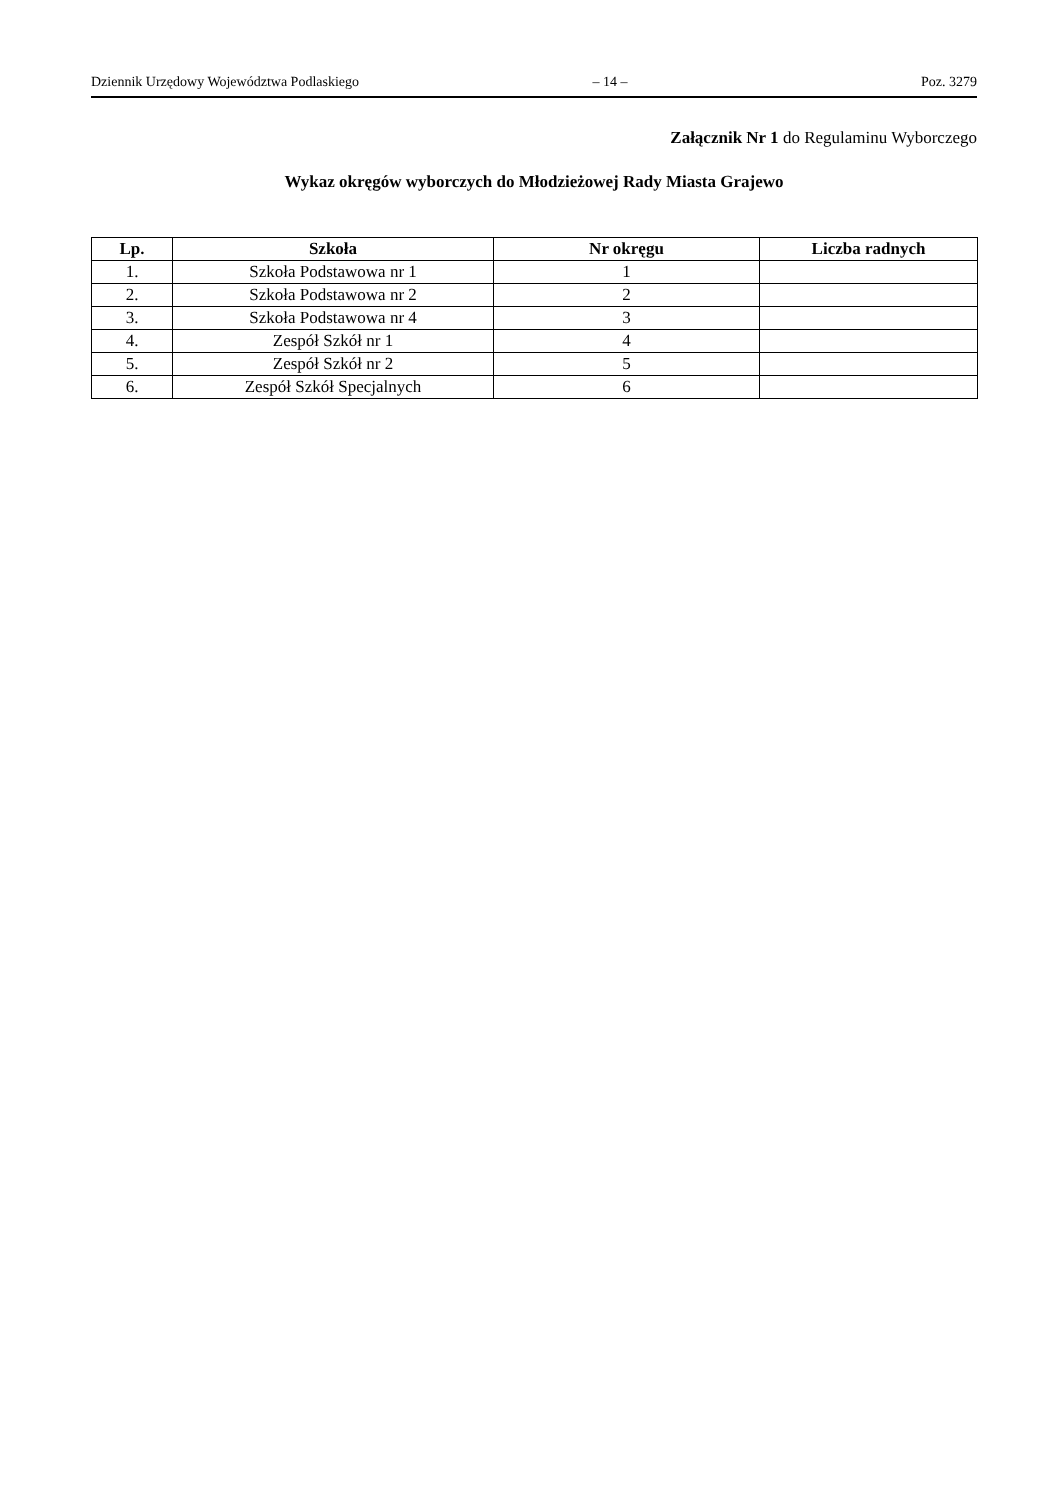Dziennik Urzędowy Województwa Podlaskiego – 14 – Poz. 3279
Załącznik Nr 1 do Regulaminu Wyborczego
Wykaz okręgów wyborczych do Młodzieżowej Rady Miasta Grajewo
| Lp. | Szkoła | Nr okręgu | Liczba radnych |
| --- | --- | --- | --- |
| 1. | Szkoła Podstawowa nr 1 | 1 | |
| 2. | Szkoła Podstawowa nr 2 | 2 | |
| 3. | Szkoła Podstawowa nr 4 | 3 | |
| 4. | Zespół Szkół nr 1 | 4 | |
| 5. | Zespół Szkół nr 2 | 5 | |
| 6. | Zespół Szkół Specjalnych | 6 | |